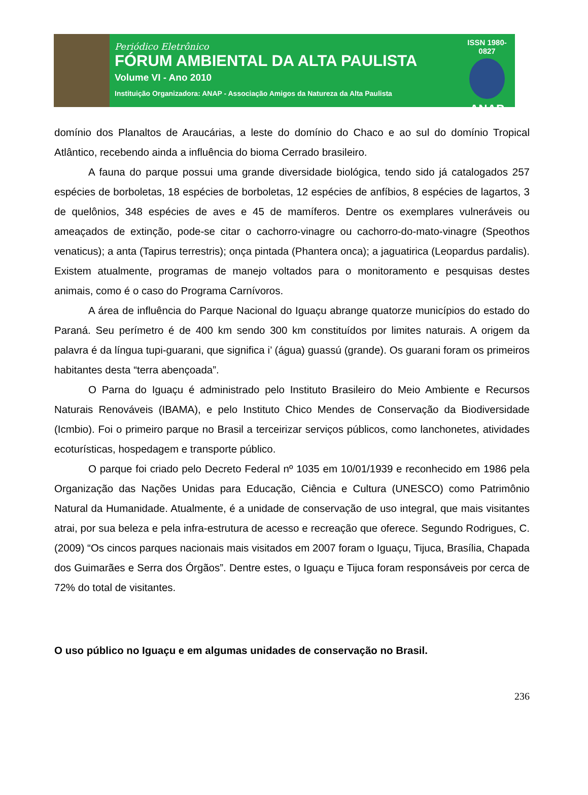Periódico Eletrônico
FÓRUM AMBIENTAL DA ALTA PAULISTA
Volume VI - Ano 2010
Instituição Organizadora: ANAP - Associação Amigos da Natureza da Alta Paulista
ISSN 1980-0827
ANAP
domínio dos Planaltos de Araucárias, a leste do domínio do Chaco e ao sul do domínio Tropical Atlântico, recebendo ainda a influência do bioma Cerrado brasileiro.
A fauna do parque possui uma grande diversidade biológica, tendo sido já catalogados 257 espécies de borboletas, 18 espécies de borboletas, 12 espécies de anfíbios, 8 espécies de lagartos, 3 de quelônios, 348 espécies de aves e 45 de mamíferos. Dentre os exemplares vulneráveis ou ameaçados de extinção, pode-se citar o cachorro-vinagre ou cachorro-do-mato-vinagre (Speothos venaticus); a anta (Tapirus terrestris); onça pintada (Phantera onca); a jaguatirica (Leopardus pardalis). Existem atualmente, programas de manejo voltados para o monitoramento e pesquisas destes animais, como é o caso do Programa Carnívoros.
A área de influência do Parque Nacional do Iguaçu abrange quatorze municípios do estado do Paraná. Seu perímetro é de 400 km sendo 300 km constituídos por limites naturais. A origem da palavra é da língua tupi-guarani, que significa i’ (água) guassú (grande). Os guarani foram os primeiros habitantes desta “terra abençoada”.
O Parna do Iguaçu é administrado pelo Instituto Brasileiro do Meio Ambiente e Recursos Naturais Renováveis (IBAMA), e pelo Instituto Chico Mendes de Conservação da Biodiversidade (Icmbio). Foi o primeiro parque no Brasil a terceirizar serviços públicos, como lanchonetes, atividades ecoturísticas, hospedagem e transporte público.
O parque foi criado pelo Decreto Federal nº 1035 em 10/01/1939 e reconhecido em 1986 pela Organização das Nações Unidas para Educação, Ciência e Cultura (UNESCO) como Patrimônio Natural da Humanidade. Atualmente, é a unidade de conservação de uso integral, que mais visitantes atrai, por sua beleza e pela infra-estrutura de acesso e recreação que oferece. Segundo Rodrigues, C. (2009) “Os cincos parques nacionais mais visitados em 2007 foram o Iguaçu, Tijuca, Brasília, Chapada dos Guimarães e Serra dos Órgãos”. Dentre estes, o Iguaçu e Tijuca foram responsáveis por cerca de 72% do total de visitantes.
O uso público no Iguaçu e em algumas unidades de conservação no Brasil.
236